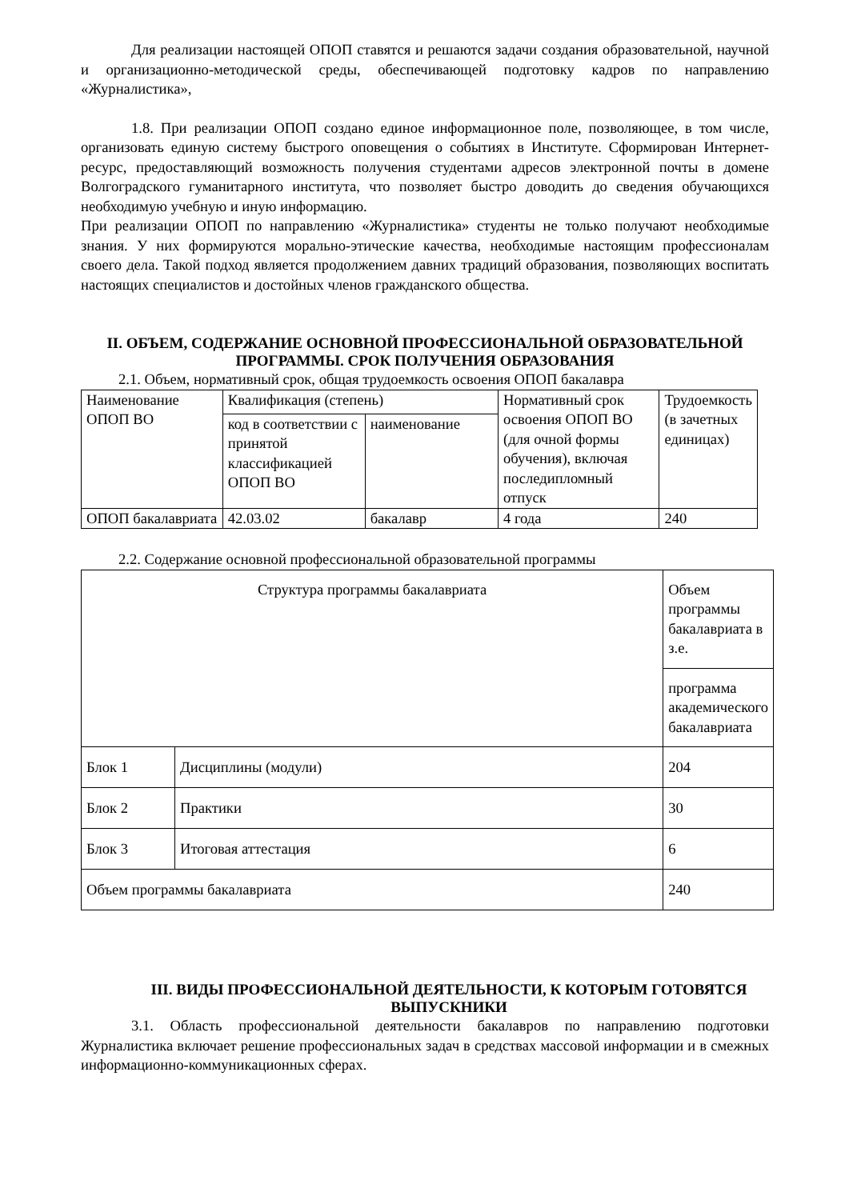Для реализации настоящей ОПОП ставятся и решаются задачи создания образовательной, научной и организационно-методической среды, обеспечивающей подготовку кадров по направлению «Журналистика»,
1.8. При реализации ОПОП создано единое информационное поле, позволяющее, в том числе, организовать единую систему быстрого оповещения о событиях в Институте. Сформирован Интернет-ресурс, предоставляющий возможность получения студентами адресов электронной почты в домене Волгоградского гуманитарного института, что позволяет быстро доводить до сведения обучающихся необходимую учебную и иную информацию.
При реализации ОПОП по направлению «Журналистика» студенты не только получают необходимые знания. У них формируются морально-этические качества, необходимые настоящим профессионалам своего дела. Такой подход является продолжением давних традиций образования, позволяющих воспитать настоящих специалистов и достойных членов гражданского общества.
II. ОБЪЕМ, СОДЕРЖАНИЕ ОСНОВНОЙ ПРОФЕССИОНАЛЬНОЙ ОБРАЗОВАТЕЛЬНОЙ ПРОГРАММЫ. СРОК ПОЛУЧЕНИЯ ОБРАЗОВАНИЯ
2.1. Объем, нормативный срок, общая трудоемкость освоения ОПОП бакалавра
| Наименование ОПОП ВО | Квалификация (степень) | | Нормативный срок освоения ОПОП ВО (для очной формы обучения), включая последипломный отпуск | Трудоемкость (в зачетных единицах) |
| | код в соответствии с принятой классификацией ОПОП ВО | наименование | | |
| ОПОП бакалавриата | 42.03.02 | бакалавр | 4 года | 240 |
2.2. Содержание основной профессиональной образовательной программы
| Структура программы бакалавриата | | Объем программы бакалавриата в з.е. |
| | | программа академического бакалавриата |
| Блок 1 | Дисциплины (модули) | 204 |
| Блок 2 | Практики | 30 |
| Блок 3 | Итоговая аттестация | 6 |
| Объем программы бакалавриата | | 240 |
III. ВИДЫ ПРОФЕССИОНАЛЬНОЙ ДЕЯТЕЛЬНОСТИ, К КОТОРЫМ ГОТОВЯТСЯ ВЫПУСКНИКИ
3.1. Область профессиональной деятельности бакалавров по направлению подготовки Журналистика включает решение профессиональных задач в средствах массовой информации и в смежных информационно-коммуникационных сферах.